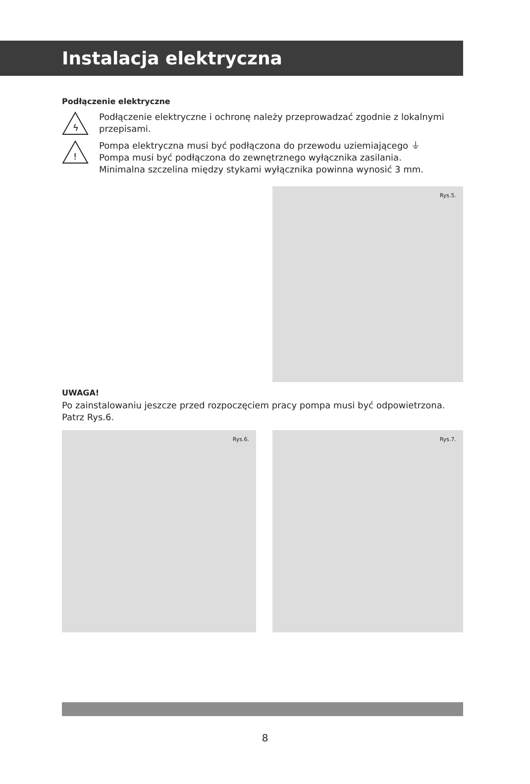Instalacja elektryczna
Podłączenie elektryczne
ϟ
Podłączenie elektryczne i ochronę należy przeprowadzać zgodnie z lokalnymi przepisami.
!
Pompa elektryczna musi być podłączona do przewodu uziemiającego ⏚
Pompa musi być podłączona do zewnętrznego wyłącznika zasilania.
Minimalna szczelina między stykami wyłącznika powinna wynosić 3 mm.
Rys.5.
UWAGA!
Po zainstalowaniu jeszcze przed rozpoczęciem pracy pompa musi być odpowietrzona. Patrz Rys.6.
Rys.6.
Rys.7.
8